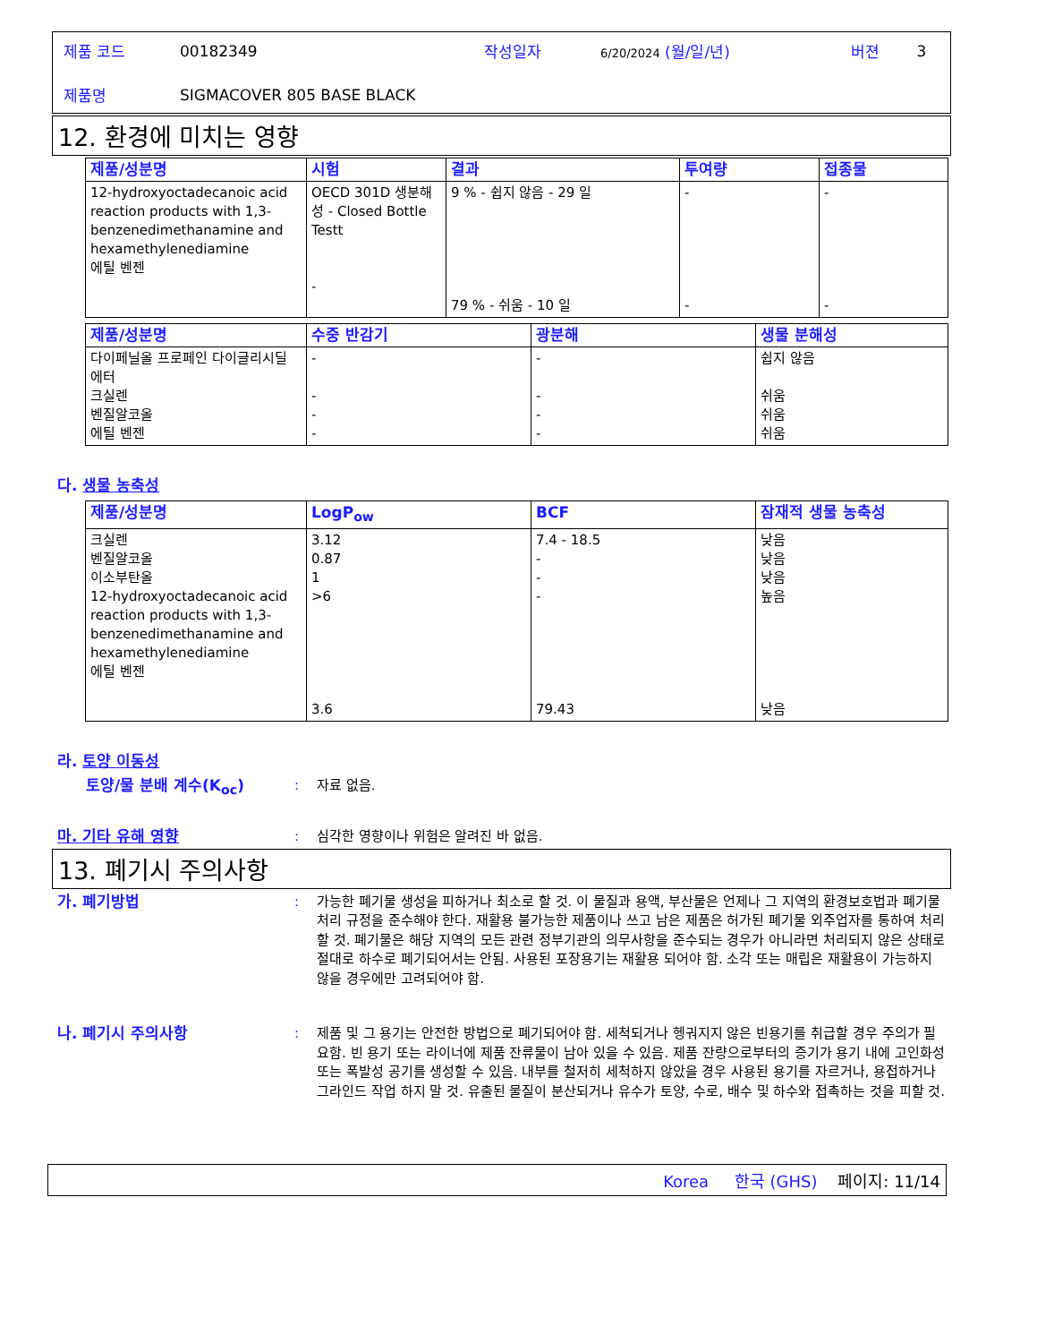| 제품 코드 | 00182349 | 작성일자 | 6/20/2024 (월/일/년) | 버젼 | 3 |
| 제품명 | SIGMACOVER 805 BASE BLACK | | | | |
12. 환경에 미치는 영향
| 제품/성분명 | 시험 | 결과 | 투여량 | 접종물 |
| --- | --- | --- | --- | --- |
| 12-hydroxyoctadecanoic acid reaction products with 1,3-benzenedimethanamine and hexamethylenediamine 에틸 벤젠 | OECD 301D 생분해성 - Closed Bottle Testt - | 9 % - 쉽지 않음 - 29 일 79 % - 쉬움 - 10 일 | - - | - - |
| 제품/성분명 | 수중 반감기 | 광분해 | 생물 분해성 |
| --- | --- | --- | --- |
| 다이페닐올 프로페인 다이글리시딜 에터 크실렌 벤질알코올 에틸 벤젠 | - - - - | - - - - | 쉽지 않음 쉬움 쉬움 쉬움 |
다. 생물 농축성
| 제품/성분명 | LogP<sub>ow</sub> | BCF | 잠재적 생물 농축성 |
| --- | --- | --- | --- |
| 크실렌 벤질알코올 이소부탄올 12-hydroxyoctadecanoic acid reaction products with 1,3-benzenedimethanamine and hexamethylenediamine 에틸 벤젠 | 3.12 0.87 1 >6 3.6 | 7.4 - 18.5 - - - 79.43 | 낮음 낮음 낮음 높음 낮음 |
라. 토양 이동성
토양/물 분배 계수(K<sub>oc</sub>) : 자료 없음.
마. 기타 유해 영향 : 심각한 영향이나 위험은 알려진 바 없음.
13. 폐기시 주의사항
가. 폐기방법 : 가능한 폐기물 생성을 피하거나 최소로 할 것. 이 물질과 용액, 부산물은 언제나 그 지역의 환경보호법과 폐기물 처리 규정을 준수해야 한다. 재활용 불가능한 제품이나 쓰고 남은 제품은 허가된 폐기물 외주업자를 통하여 처리할 것. 폐기물은 해당 지역의 모든 관련 정부기관의 의무사항을 준수되는 경우가 아니라면 처리되지 않은 상태로 절대로 하수로 폐기되어서는 안됨. 사용된 포장용기는 재활용 되어야 함. 소각 또는 매립은 재활용이 가능하지 않을 경우에만 고려되어야 함.
나. 폐기시 주의사항 : 제품 및 그 용기는 안전한 방법으로 폐기되어야 함. 세척되거나 헹궈지지 않은 빈용기를 취급할 경우 주의가 필요함. 빈 용기 또는 라이너에 제품 잔류물이 남아 있을 수 있음. 제품 잔량으로부터의 증기가 용기 내에 고인화성 또는 폭발성 공기를 생성할 수 있음. 내부를 철저히 세척하지 않았을 경우 사용된 용기를 자르거나, 용접하거나 그라인드 작업 하지 말 것. 유출된 물질이 분산되거나 유수가 토양, 수로, 배수 및 하수와 접촉하는 것을 피할 것.
Korea 한국 (GHS) 페이지: 11/14